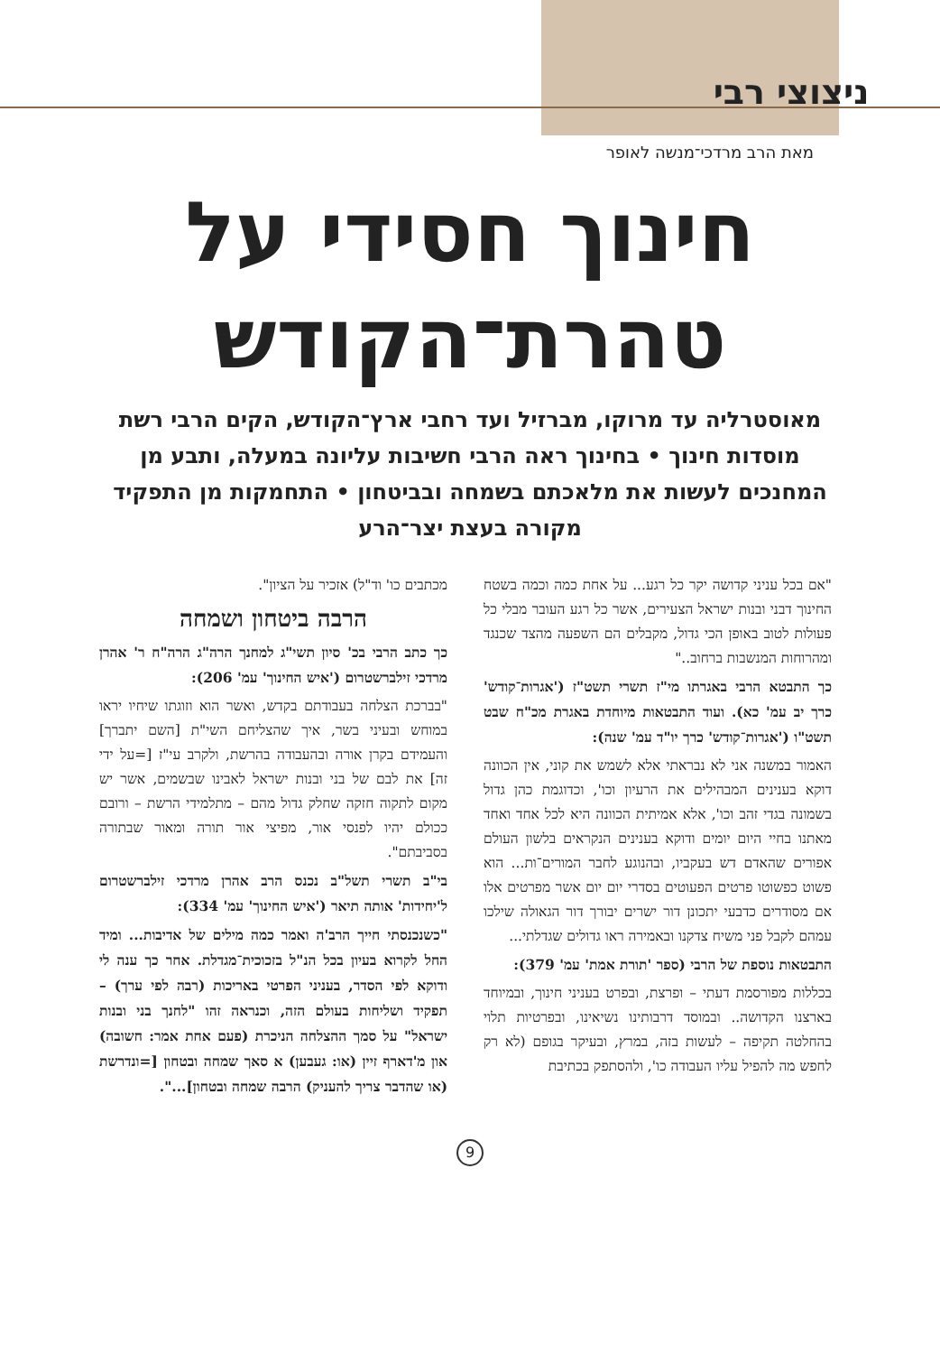ניצוצי רבי
מאת הרב מרדכי־מנשה לאופר
חינוך חסידי על
טהרת־הקודש
מאוסטרליה עד מרוקו, מברזיל ועד רחבי ארץ־הקודש, הקים הרבי רשת מוסדות חינוך • בחינוך ראה הרבי חשיבות עליונה במעלה, ותבע מן המחנכים לעשות את מלאכתם בשמחה ובביטחון • התחמקות מן התפקיד מקורה בעצת יצר־הרע
"אם בכל עניני קדושה יקר כל רגע... על אחת כמה וכמה בשטח החינוך דבני ובנות ישראל הצעירים, אשר כל רגע העובר מבלי כל פעולות לטוב באופן הכי גדול, מקבלים הם השפעה מהצד שכנגד ומהרוחות המנשבות ברחוב.."
כך התבטא הרבי באגרתו מי"ז תשרי תשט"ז ('אגרות־קודש' כרך יב עמ' כא). ועוד התבטאות מיוחדת באגרת מכ"ח שבט תשט"ו ('אגרות־קודש' כרך יו"ד עמ' שנה):
האמור במשנה אני לא נבראתי אלא לשמש את קוני, אין הכוונה דוקא בענינים המבהילים את הרעיון וכו', וכדוגמת כהן גדול בשמונה בגדי זהב וכו', אלא אמיתית הכוונה היא לכל אחד ואחד מאתנו בחיי היום יומים ודוקא בענינים הנקראים בלשון העולם אפורים שהאדם דש בעקביו, ובהנוגע לחבר המורים־ות... הוא פשוט כפשוטו פרטים הפעוטים בסדרי יום יום אשר מפרטים אלו אם מסודרים כדבעי יתכונן דור ישרים יבורך דור הגאולה שילכו עמהם לקבל פני משיח צדקנו ובאמירה ראו גדולים שגדלתי...
התבטאות נוספת של הרבי (ספר 'תורת אמת' עמ' 379):
בכללות מפורסמת דעתי – ופרצת, ובפרט בעניני חינוך, ובמיוחד בארצנו הקדושה.. ובמוסד דרבותינו נשיאינו, ובפרטיות תלוי בהחלטה תקיפה – לעשות בזה, במרץ, ובעיקר בגופם (לא רק לחפש מה להפיל עליו העבודה כו', ולהסתפק בכתיבת
מכתבים כו' וד"ל) אזכיר על הציון".
הרבה ביטחון ושמחה
כך כתב הרבי בכ' סיון תשי"ג למחנך הרה"ג הרה"ח ר' אהרן מרדכי זילברשטרום ('איש החינוך' עמ' 206):
"בברכת הצלחה בעבודתם בקדש, ואשר הוא וזוגתו שיחיו יראו במוחש ובעיני בשר, איך שהצליחם השי"ת [השם יתברך] והעמידם בקרן אורה ובהעבודה בהרשת, ולקרב עי"ז [=על ידי זה] את לבם של בני ובנות ישראל לאבינו שבשמים, אשר יש מקום לתקוה חזקה שחלק גדול מהם – מתלמידי הרשת – ורובם ככולם יהיו לפנסי אור, מפיצי אור תורה ומאור שבתורה בסביבתם".
בי"ב תשרי תשל"ב נכנס הרב אהרן מרדכי זילברשטרום ל'יחידות' אותה תיאר ('איש החינוך' עמ' 334):
"כשנכנסתי חייך הרב'ה ואמר כמה מילים של אדיבות... ומיד החל לקרוא בעיון בכל הנ"ל בזכוכית־מגדלת. אחר כך ענה לי ודוקא לפי הסדר, בעניני הפרטי באריכות (רבה לפי ערך) – תפקיד ושליחות בעולם הזה, וכנראה זהו "לחנך בני ובנות ישראל" על סמך ההצלחה הניכרת (פעם אחת אמר: חשובה) און מ'דארף זיין (או: געבען) א סאך שמחה ובטחון [=ונדרשת (או שהדבר צריך להעניק) הרבה שמחה ובטחון]...".
9